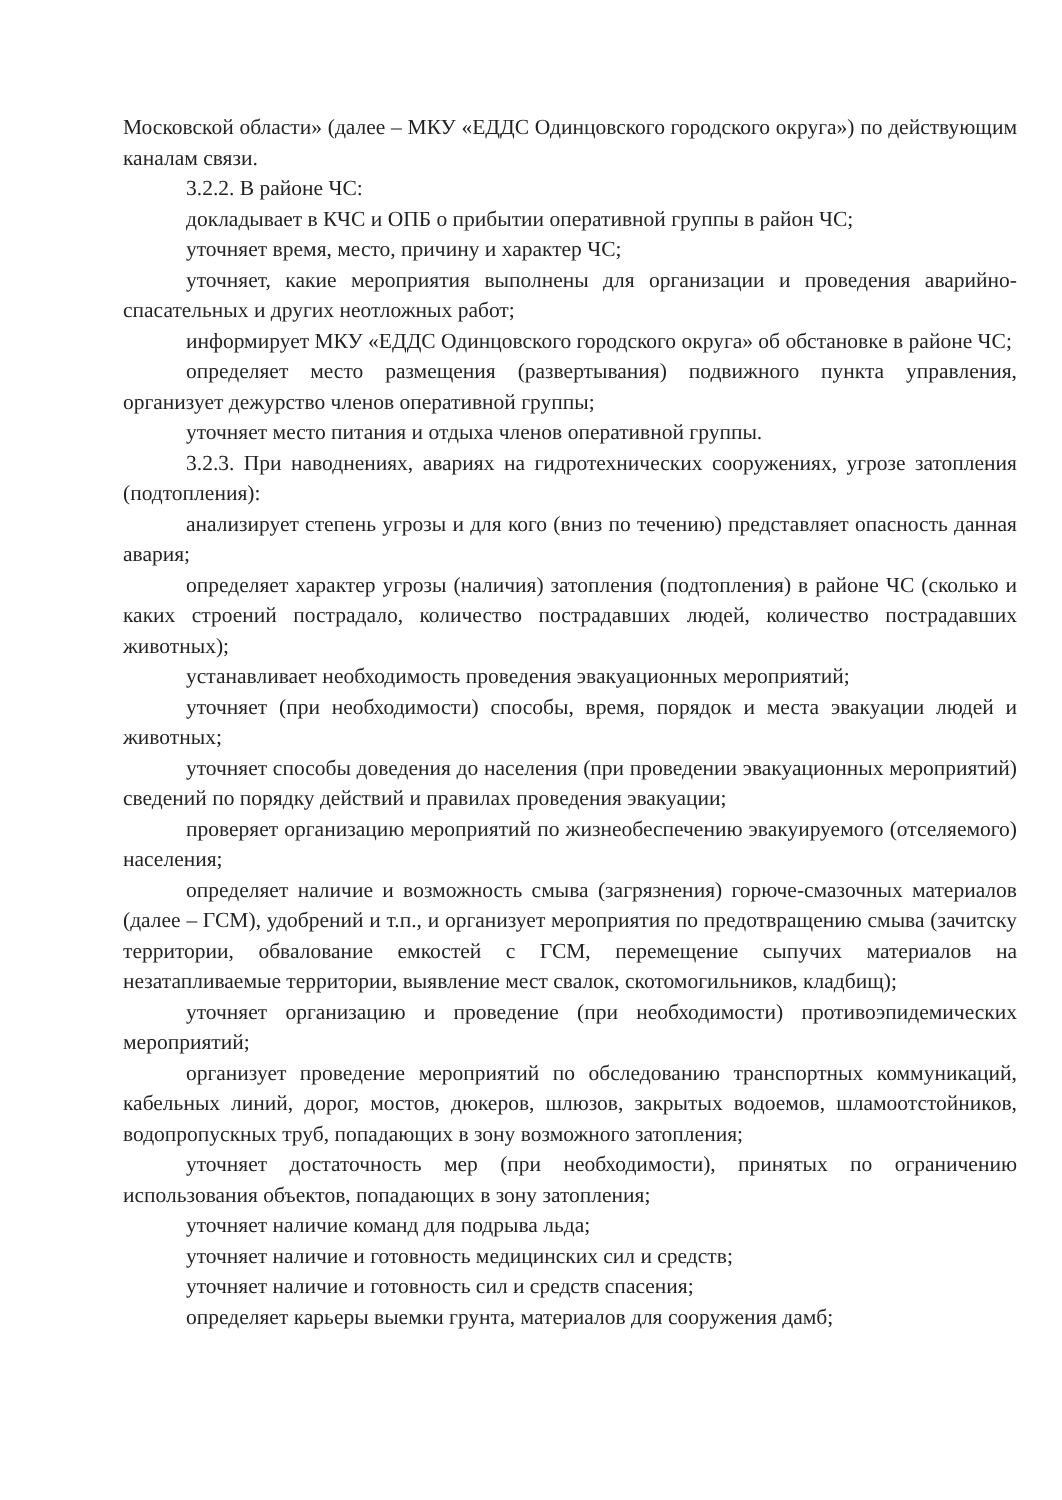Московской области» (далее – МКУ «ЕДДС Одинцовского городского округа») по действующим каналам связи.
3.2.2. В районе ЧС:
докладывает в КЧС и ОПБ о прибытии оперативной группы в район ЧС;
уточняет время, место, причину и характер ЧС;
уточняет, какие мероприятия выполнены для организации и проведения аварийно-спасательных и других неотложных работ;
информирует МКУ «ЕДДС Одинцовского городского округа» об обстановке в районе ЧС;
определяет место размещения (развертывания) подвижного пункта управления, организует дежурство членов оперативной группы;
уточняет место питания и отдыха членов оперативной группы.
3.2.3. При наводнениях, авариях на гидротехнических сооружениях, угрозе затопления (подтопления):
анализирует степень угрозы и для кого (вниз по течению) представляет опасность данная авария;
определяет характер угрозы (наличия) затопления (подтопления) в районе ЧС (сколько и каких строений пострадало, количество пострадавших людей, количество пострадавших животных);
устанавливает необходимость проведения эвакуационных мероприятий;
уточняет (при необходимости) способы, время, порядок и места эвакуации людей и животных;
уточняет способы доведения до населения (при проведении эвакуационных мероприятий) сведений по порядку действий и правилах проведения эвакуации;
проверяет организацию мероприятий по жизнеобеспечению эвакуируемого (отселяемого) населения;
определяет наличие и возможность смыва (загрязнения) горюче-смазочных материалов (далее – ГСМ), удобрений и т.п., и организует мероприятия по предотвращению смыва (зачитску территории, обвалование емкостей с ГСМ, перемещение сыпучих материалов на незатапливаемые территории, выявление мест свалок, скотомогильников, кладбищ);
уточняет организацию и проведение (при необходимости) противоэпидемических мероприятий;
организует проведение мероприятий по обследованию транспортных коммуникаций, кабельных линий, дорог, мостов, дюкеров, шлюзов, закрытых водоемов, шламоотстойников, водопропускных труб, попадающих в зону возможного затопления;
уточняет достаточность мер (при необходимости), принятых по ограничению использования объектов, попадающих в зону затопления;
уточняет наличие команд для подрыва льда;
уточняет наличие и готовность медицинских сил и средств;
уточняет наличие и готовность сил и средств спасения;
определяет карьеры выемки грунта, материалов для сооружения дамб;